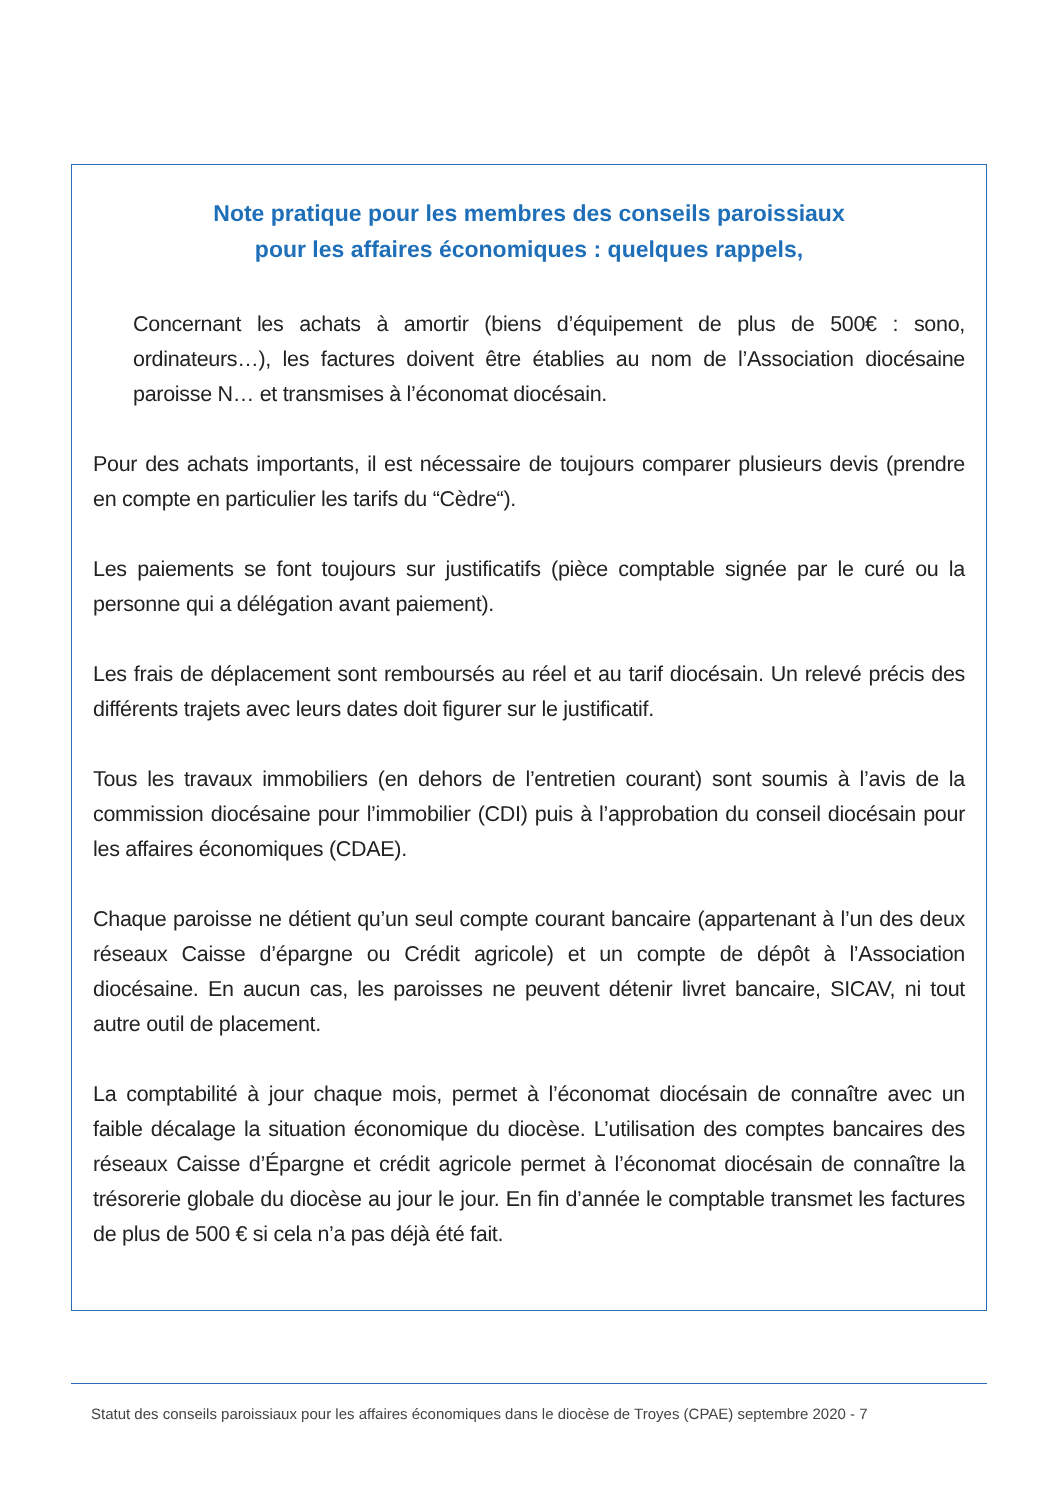Note pratique pour les membres des conseils paroissiaux
pour les affaires économiques : quelques rappels,
Concernant les achats à amortir (biens d’équipement de plus de 500€ : sono, ordinateurs…), les factures doivent être établies au nom de l’Association diocésaine paroisse N… et transmises à l’économat diocésain.
Pour des achats importants, il est nécessaire de toujours comparer plusieurs devis (prendre en compte en particulier les tarifs du “Cèdre“).
Les paiements se font toujours sur justificatifs (pièce comptable signée par le curé ou la personne qui a délégation avant paiement).
Les frais de déplacement sont remboursés au réel et au tarif diocésain. Un relevé précis des différents trajets avec leurs dates doit figurer sur le justificatif.
Tous les travaux immobiliers (en dehors de l’entretien courant) sont soumis à l’avis de la commission diocésaine pour l’immobilier (CDI) puis à l’approbation du conseil diocésain pour les affaires économiques (CDAE).
Chaque paroisse ne détient qu’un seul compte courant bancaire (appartenant à l’un des deux réseaux Caisse d’épargne ou Crédit agricole) et un compte de dépôt à l’Association diocésaine. En aucun cas, les paroisses ne peuvent détenir livret bancaire, SICAV, ni tout autre outil de placement.
La comptabilité à jour chaque mois, permet à l’économat diocésain de connaître avec un faible décalage la situation économique du diocèse. L’utilisation des comptes bancaires des réseaux Caisse d’Épargne et crédit agricole permet à l’économat diocésain de connaître la trésorerie globale du diocèse au jour le jour. En fin d’année le comptable transmet les factures de plus de 500 € si cela n’a pas déjà été fait.
Statut des conseils paroissiaux pour les affaires économiques dans le diocèse de Troyes (CPAE) septembre 2020 - 7